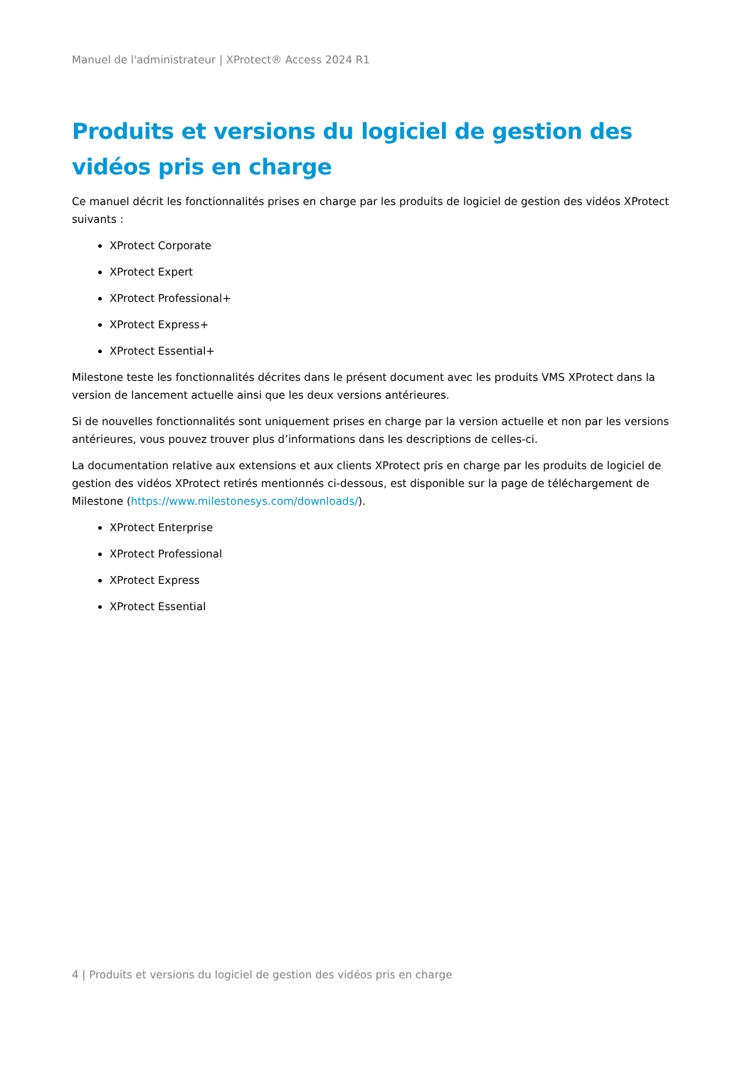Manuel de l'administrateur | XProtect® Access 2024 R1
Produits et versions du logiciel de gestion des vidéos pris en charge
Ce manuel décrit les fonctionnalités prises en charge par les produits de logiciel de gestion des vidéos XProtect suivants :
XProtect Corporate
XProtect Expert
XProtect Professional+
XProtect Express+
XProtect Essential+
Milestone teste les fonctionnalités décrites dans le présent document avec les produits VMS XProtect dans la version de lancement actuelle ainsi que les deux versions antérieures.
Si de nouvelles fonctionnalités sont uniquement prises en charge par la version actuelle et non par les versions antérieures, vous pouvez trouver plus d’informations dans les descriptions de celles-ci.
La documentation relative aux extensions et aux clients XProtect pris en charge par les produits de logiciel de gestion des vidéos XProtect retirés mentionnés ci-dessous, est disponible sur la page de téléchargement de Milestone (https://www.milestonesys.com/downloads/).
XProtect Enterprise
XProtect Professional
XProtect Express
XProtect Essential
4 | Produits et versions du logiciel de gestion des vidéos pris en charge